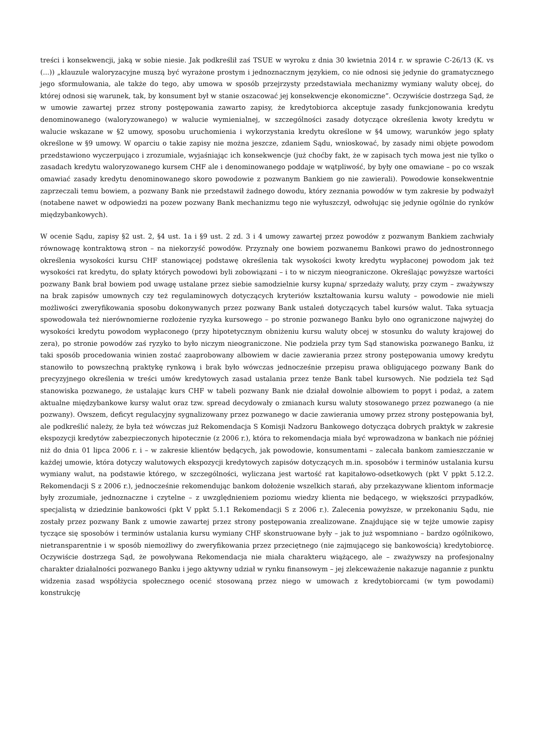treści i konsekwencji, jaką w sobie niesie. Jak podkreślił zaś TSUE w wyroku z dnia 30 kwietnia 2014 r. w sprawie C-26/13 (K. vs (...)) „klauzule waloryzacyjne muszą być wyrażone prostym i jednoznacznym językiem, co nie odnosi się jedynie do gramatycznego jego sformułowania, ale także do tego, aby umowa w sposób przejrzysty przedstawiała mechanizmy wymiany waluty obcej, do której odnosi się warunek, tak, by konsument był w stanie oszacować jej konsekwencje ekonomiczne”. Oczywiście dostrzega Sąd, że w umowie zawartej przez strony postępowania zawarto zapisy, że kredytobiorca akceptuje zasady funkcjonowania kredytu denominowanego (waloryzowanego) w walucie wymienialnej, w szczególności zasady dotyczące określenia kwoty kredytu w walucie wskazane w §2 umowy, sposobu uruchomienia i wykorzystania kredytu określone w §4 umowy, warunków jego spłaty określone w §9 umowy. W oparciu o takie zapisy nie można jeszcze, zdaniem Sądu, wnioskować, by zasady nimi objęte powodom przedstawiono wyczerpująco i zrozumiale, wyjaśniając ich konsekwencje (już choćby fakt, że w zapisach tych mowa jest nie tylko o zasadach kredytu waloryzowanego kursem CHF ale i denominowanego poddaje w wątpliwość, by były one omawiane – po co wszak omawiać zasady kredytu denominowanego skoro powodowie z pozwanym Bankiem go nie zawierali). Powodowie konsekwentnie zaprzeczali temu bowiem, a pozwany Bank nie przedstawił żadnego dowodu, który zeznania powodów w tym zakresie by podważył (notabene nawet w odpowiedzi na pozew pozwany Bank mechanizmu tego nie wyłuszczył, odwołując się jedynie ogólnie do rynków międzybankowych).
W ocenie Sądu, zapisy §2 ust. 2, §4 ust. 1a i §9 ust. 2 zd. 3 i 4 umowy zawartej przez powodów z pozwanym Bankiem zachwiały równowagę kontraktową stron – na niekorzyść powodów. Przyznały one bowiem pozwanemu Bankowi prawo do jednostronnego określenia wysokości kursu CHF stanowiącej podstawę określenia tak wysokości kwoty kredytu wypłaconej powodom jak też wysokości rat kredytu, do spłaty których powodowi byli zobowiązani – i to w niczym nieograniczone. Określając powyższe wartości pozwany Bank brał bowiem pod uwagę ustalane przez siebie samodzielnie kursy kupna/ sprzedaży waluty, przy czym – zważywszy na brak zapisów umownych czy też regulaminowych dotyczących kryteriów kształtowania kursu waluty – powodowie nie mieli możliwości zweryfikowania sposobu dokonywanych przez pozwany Bank ustaleń dotyczących tabel kursów walut. Taka sytuacja spowodowała też nierównomierne rozłożenie ryzyka kursowego – po stronie pozwanego Banku było ono ograniczone najwyżej do wysokości kredytu powodom wypłaconego (przy hipotetycznym obniżeniu kursu waluty obcej w stosunku do waluty krajowej do zera), po stronie powodów zaś ryzyko to było niczym nieograniczone. Nie podziela przy tym Sąd stanowiska pozwanego Banku, iż taki sposób procedowania winien zostać zaaprobowany albowiem w dacie zawierania przez strony postępowania umowy kredytu stanowiło to powszechną praktykę rynkową i brak było wówczas jednocześnie przepisu prawa obligującego pozwany Bank do precyzyjnego określenia w treści umów kredytowych zasad ustalania przez tenże Bank tabel kursowych. Nie podziela też Sąd stanowiska pozwanego, że ustalając kurs CHF w tabeli pozwany Bank nie działał dowolnie albowiem to popyt i podaż, a zatem aktualne międzybankowe kursy walut oraz tzw. spread decydowały o zmianach kursu waluty stosowanego przez pozwanego (a nie pozwany). Owszem, deficyt regulacyjny sygnalizowany przez pozwanego w dacie zawierania umowy przez strony postępowania był, ale podkreślić należy, że była też wówczas już Rekomendacja S Komisji Nadzoru Bankowego dotycząca dobrych praktyk w zakresie ekspozycji kredytów zabezpieczonych hipotecznie (z 2006 r.), która to rekomendacja miała być wprowadzona w bankach nie później niż do dnia 01 lipca 2006 r. i – w zakresie klientów będących, jak powodowie, konsumentami – zalecała bankom zamieszczanie w każdej umowie, która dotyczy walutowych ekspozycji kredytowych zapisów dotyczących m.in. sposobów i terminów ustalania kursu wymiany walut, na podstawie którego, w szczególności, wyliczana jest wartość rat kapitałowo-odsetkowych (pkt V ppkt 5.12.2. Rekomendacji S z 2006 r.), jednocześnie rekomendując bankom dołożenie wszelkich starań, aby przekazywane klientom informacje były zrozumiałe, jednoznaczne i czytelne – z uwzględnieniem poziomu wiedzy klienta nie będącego, w większości przypadków, specjalistą w dziedzinie bankowości (pkt V ppkt 5.1.1 Rekomendacji S z 2006 r.). Zalecenia powyższe, w przekonaniu Sądu, nie zostały przez pozwany Bank z umowie zawartej przez strony postępowania zrealizowane. Znajdujące się w tejże umowie zapisy tyczące się sposobów i terminów ustalania kursu wymiany CHF skonstruowane były – jak to już wspomniano – bardzo ogólnikowo, nietransparentnie i w sposób niemożliwy do zweryfikowania przez przeciętnego (nie zajmującego się bankowością) kredytobiorcę. Oczywiście dostrzega Sąd, że powoływana Rekomendacja nie miała charakteru wiążącego, ale – zważywszy na profesjonalny charakter działalności pozwanego Banku i jego aktywny udział w rynku finansowym – jej zlekceważenie nakazuje nagannie z punktu widzenia zasad współżycia społecznego ocenić stosowaną przez niego w umowach z kredytobiorcami (w tym powodami) konstrukcję